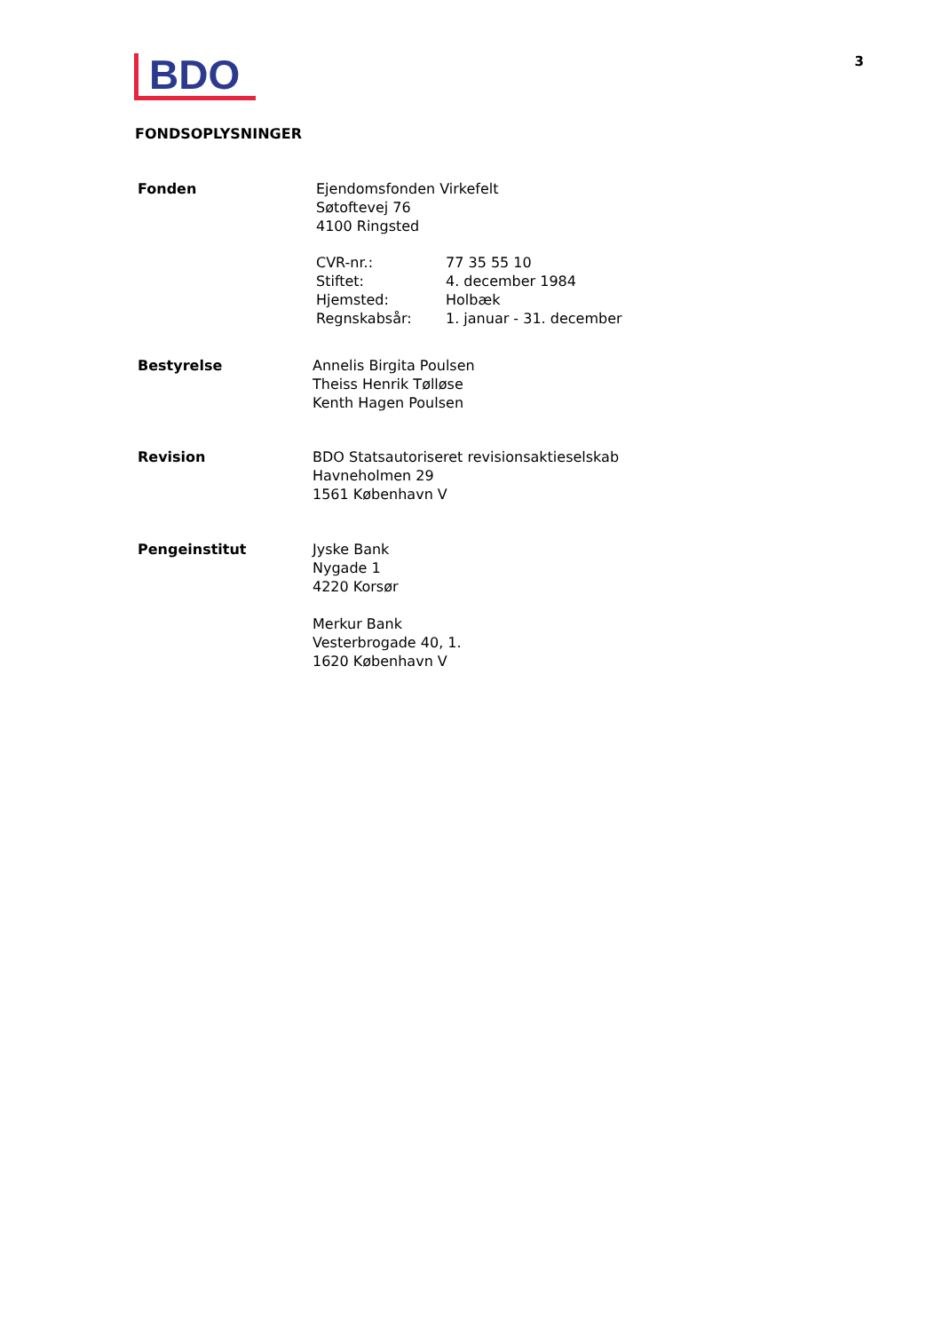BDO
3
FONDSOPLYSNINGER
Fonden Ejendomsfonden Virkefelt
Søtoftevej 76
4100 Ringsted
CVR-nr.: 77 35 55 10
Stiftet: 4. december 1984
Hjemsted: Holbæk
Regnskabsår: 1. januar - 31. december
Bestyrelse Annelis Birgita Poulsen
Theiss Henrik Tølløse
Kenth Hagen Poulsen
Revision BDO Statsautoriseret revisionsaktieselskab
Havneholmen 29
1561 København V
Pengeinstitut Jyske Bank
Nygade 1
4220 Korsør
Merkur Bank
Vesterbrogade 40, 1.
1620 København V